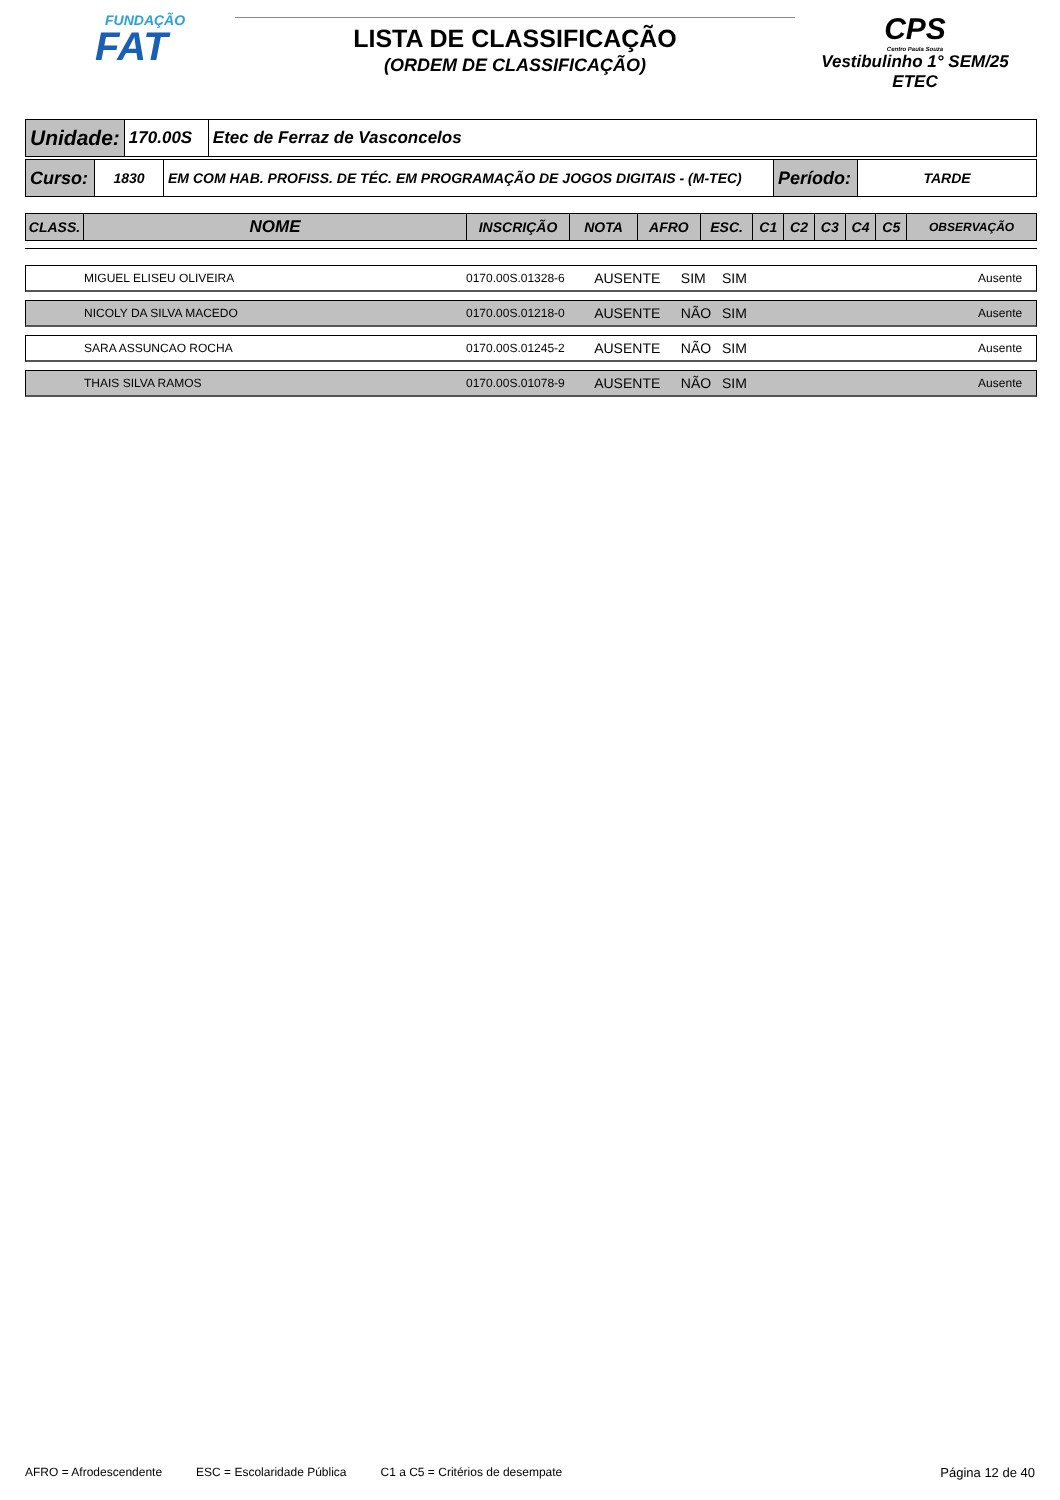FUNDAÇÃO
FAT
LISTA DE CLASSIFICAÇÃO
(ORDEM DE CLASSIFICAÇÃO)
CPS
Centro Paula Souza
Vestibulinho 1° SEM/25
ETEC
| Unidade: | 170.00S | Etec de Ferraz de Vasconcelos |
| Curso: | 1830 | EM COM HAB. PROFISS. DE TÉC. EM PROGRAMAÇÃO DE JOGOS DIGITAIS - (M-TEC) | Período: | TARDE |
| CLASS. | NOME | INSCRIÇÃO | NOTA | AFRO | ESC. | C1 | C2 | C3 | C4 | C5 | OBSERVAÇÃO |
| --- | --- | --- | --- | --- | --- | --- | --- | --- | --- | --- | --- |
| | MIGUEL ELISEU OLIVEIRA | 0170.00S.01328-6 | AUSENTE | SIM | SIM | | Ausente |
| | NICOLY DA SILVA MACEDO | 0170.00S.01218-0 | AUSENTE | NÃO | SIM | | Ausente |
| | SARA ASSUNCAO ROCHA | 0170.00S.01245-2 | AUSENTE | NÃO | SIM | | Ausente |
| | THAIS SILVA RAMOS | 0170.00S.01078-9 | AUSENTE | NÃO | SIM | | Ausente |
AFRO = Afrodescendente ESC = Escolaridade Pública C1 a C5 = Critérios de desempate Página 12 de 40